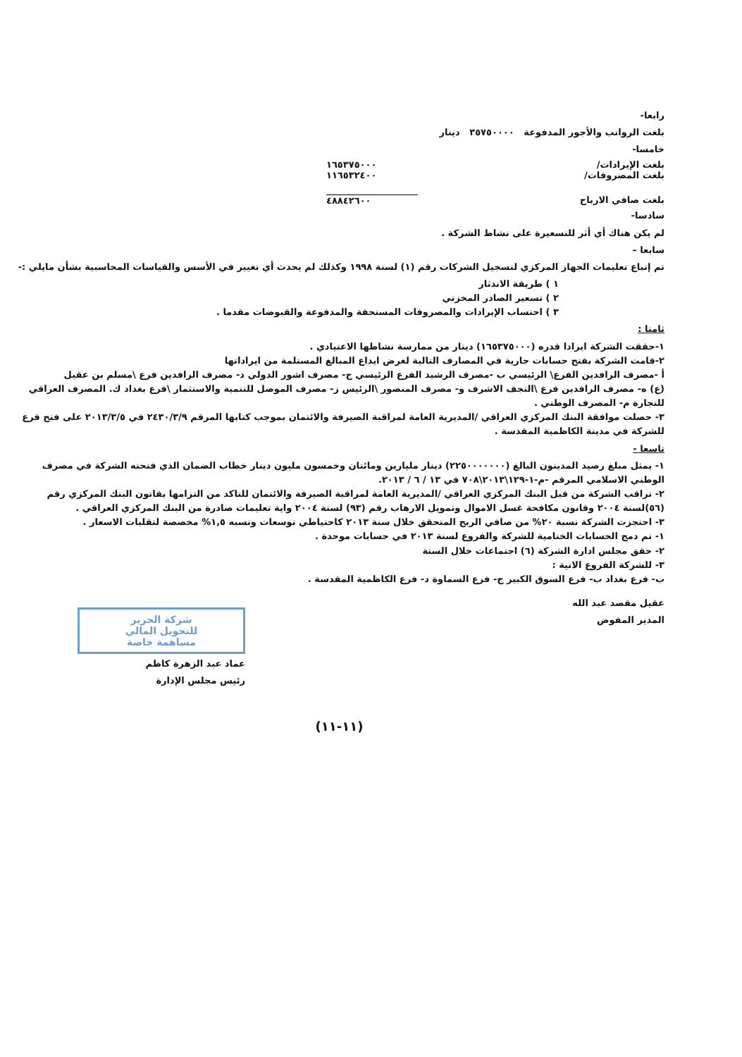رابعا-
بلغت الرواتب والأجور المدفوعة ٣٥٧٥٠٠٠٠ دينار
خامسا-
بلغت الإيرادات/ ١٦٥٣٧٥٠٠٠
بلغت المصروفات/ ١١٦٥٣٢٤٠٠
بلغت صافي الارباح ٤٨٨٤٢٦٠٠
سادسا-
لم يكن هناك أي أثر للتسعيرة على نشاط الشركة .
سابعا –
تم إتباع تعليمات الجهاز المركزي لتسجيل الشركات رقم (١) لسنة ١٩٩٨ وكذلك لم يحدث أي تغيير في الأسس والقياسات المحاسبية بشأن مايلي :-
١ ) طريقة الاندثار
٢ ) تسعير الصادر المخزني
٣ ) احتساب الإيرادات والمصروفات المستحقة والمدفوعة والقبوضات مقدما .
ثامنا :
١-حققت الشركة ايرادا قدره (١٦٥٣٧٥٠٠٠) دينار من ممارسة نشاطها الاعتيادي .
٢-قامت الشركة بفتح حسابات جارية في المصارف التالية لغرض ايداع المبالغ المستلمة من ايراداتها
أ -مصرف الرافدين الفرع\ الرئيسي ب -مصرف الرشيد الفرع الرئيسي ج- مصرف اشور الدولي د- مصرف الرافدين فرع \مسلم بن عقيل
(ع) ه- مصرف الرافدين فرع \النجف الاشرف و- مصرف المنصور \الرئيس ز- مصرف الموصل للتنمية والاستثمار \فرع بغداد ك. المصرف العراقي للتجارة م- المصرف الوطني .
٣- حصلت موافقة البنك المركزي العراقي /المديرية العامة لمراقبة الصيرفة والائتمان بموجب كتابها المرقم ٢٤٣٠/٣/٩ في ٢٠١٣/٣/٥ على فتح فرع للشركة في مدينة الكاظمية المقدسة .
تاسعا -
١- يمثل مبلغ رصيد المدينون البالغ (٢٢٥٠٠٠٠٠٠٠) دينار مليارين ومائتان وخمسون مليون دينار خطاب الضمان الذي فتحته الشركة في مصرف الوطني الاسلامي المرقم -م-١-١٢٩\٢٠١٣\٧٠٨ في ١٣ / ٦ / ٢٠١٣.
٢- تراقب الشركة من قبل البنك المركزي العراقي /المديرية العامة لمراقبة الصيرفة والائتمان للتاكد من التزامها بقانون البنك المركزي رقم (٥٦)لسنة ٢٠٠٤ وقانون مكافحة غسل الاموال وتمويل الارهاب رقم (٩٣) لسنة ٢٠٠٤ واية تعليمات صادرة من البنك المركزي العراقي .
٣- احتجزت الشركة نسبة ٢٠% من صافي الربح المتحقق خلال سنة ٢٠١٣ كاحتياطي توسعات ونسبه ١,٥% مخصصة لتقلبات الاسعار .
١- تم دمج الحسابات الختامية للشركة والفروع لسنة ٢٠١٣ في حسابات موحدة .
٢- حقق مجلس ادارة الشركة (٦) اجتماعات خلال السنة
٣- للشركة الفروع الاتية :
ب- فرع بغداد ب- فرع السوق الكبير ج- فرع السماوة د- فرع الكاظمية المقدسة .
عقيل مقصد عبد الله
المدير المفوض
شركة الحرير
للتحويل المالي
مساهمة خاصة
عماد عبد الزهرة كاظم
رئيس مجلس الإدارة
(١١-١١)